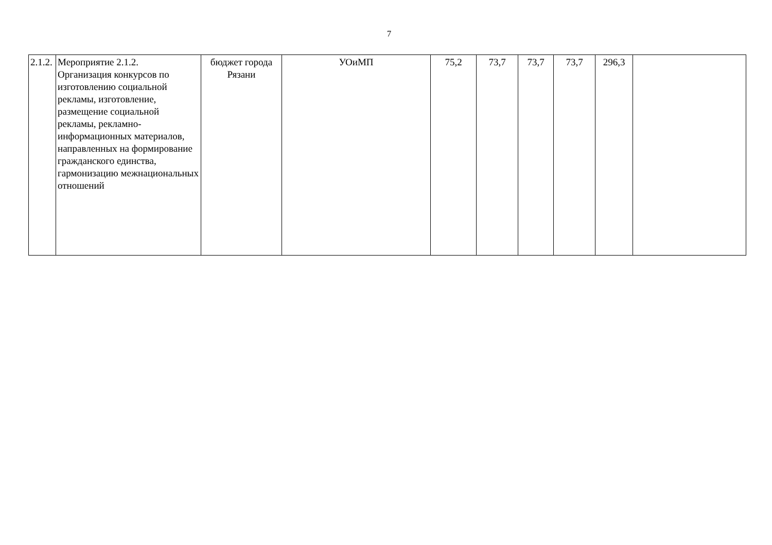7
| 2.1.2. | Мероприятие 2.1.2. Организация конкурсов по изготовлению социальной рекламы, изготовление, размещение социальной рекламы, рекламно-информационных материалов, направленных на формирование гражданского единства, гармонизацию межнациональных отношений | бюджет города Рязани | УОиМП | 75,2 | 73,7 | 73,7 | 73,7 | 296,3 | |